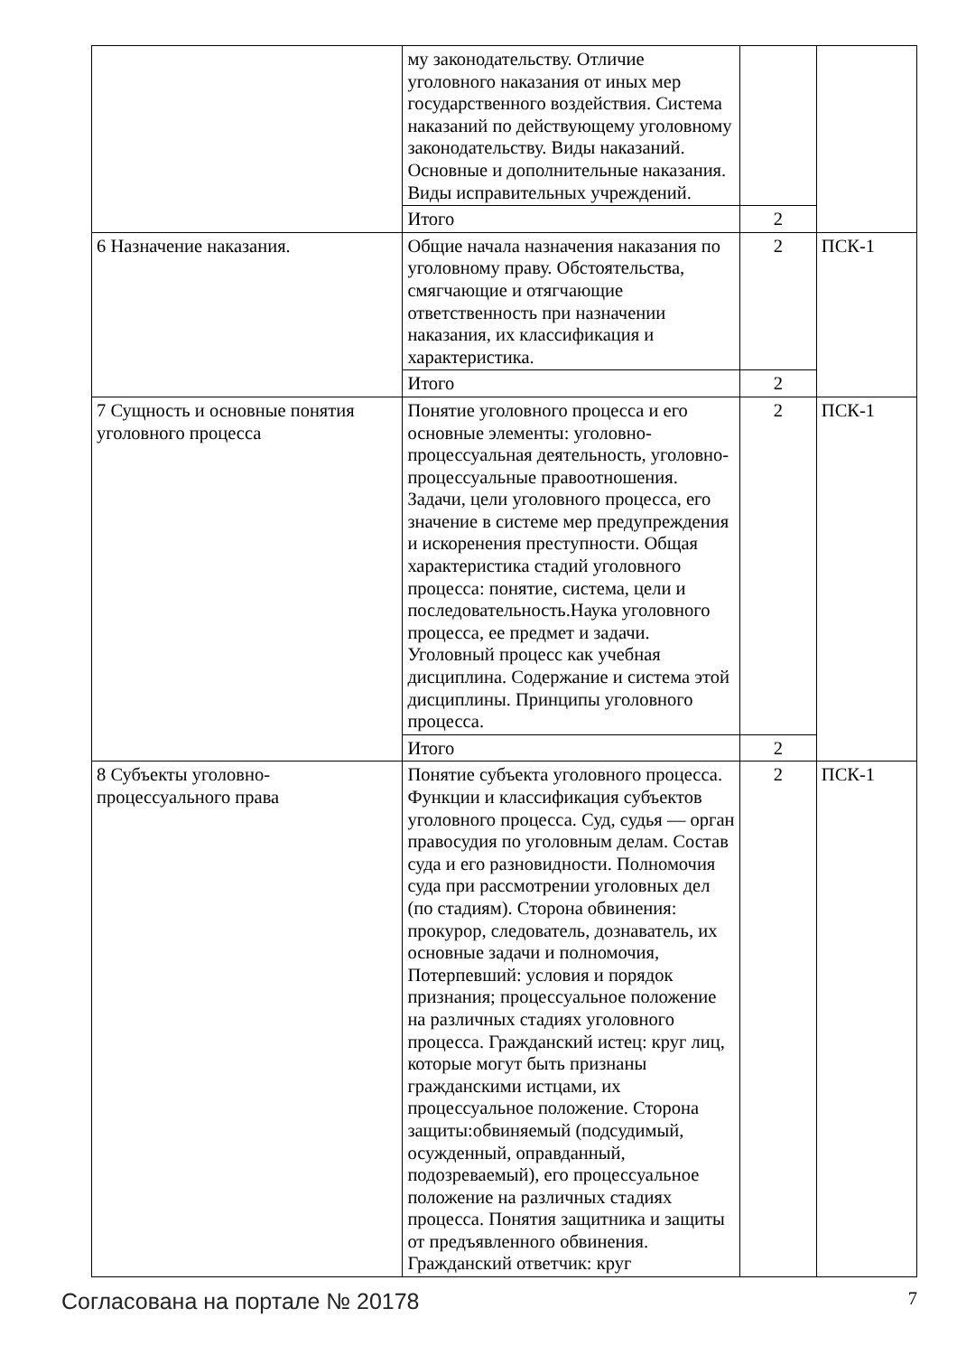| | му законодательству. Отличие уголовного наказания от иных мер государственного воздействия. Система наказаний по действующему уголовному законодательству. Виды наказаний. Основные и дополнительные наказания. Виды исправительных учреждений. | | |
| | Итого | 2 | |
| 6 Назначение наказания. | Общие начала назначения наказания по уголовному праву. Обстоятельства, смягчающие и отягчающие ответственность при назначении наказания, их классификация и характеристика. | 2 | ПСК-1 |
| | Итого | 2 | |
| 7 Сущность и основные понятия уголовного процесса | Понятие уголовного процесса и его основные элементы: уголовно-процессуальная деятельность, уголовно-процессуальные правоотношения. Задачи, цели уголовного процесса, его значение в системе мер предупреждения и искоренения преступности. Общая характеристика стадий уголовного процесса: понятие, система, цели и последовательность.Наука уголовного процесса, ее предмет и задачи. Уголовный процесс как учебная дисциплина. Содержание и система этой дисциплины. Принципы уголовного процесса. | 2 | ПСК-1 |
| | Итого | 2 | |
| 8 Субъекты уголовно-процессуального права | Понятие субъекта уголовного процесса. Функции и классификация субъектов уголовного процесса. Суд, судья — орган правосудия по уголовным делам. Состав суда и его разновидности. Полномочия суда при рассмотрении уголовных дел (по стадиям). Сторона обвинения: прокурор, следователь, дознаватель, их основные задачи и полномочия, Потерпевший: условия и порядок признания; процессуальное положение на различных стадиях уголовного процесса. Гражданский истец: круг лиц, которые могут быть признаны гражданскими истцами, их процессуальное положение. Сторона защиты:обвиняемый (подсудимый, осужденный, оправданный, подозреваемый), его процессуальное положение на различных стадиях процесса. Понятия защитника и защиты от предъявленного обвинения. Гражданский ответчик: круг | 2 | ПСК-1 |
Согласована на портале № 20178 7